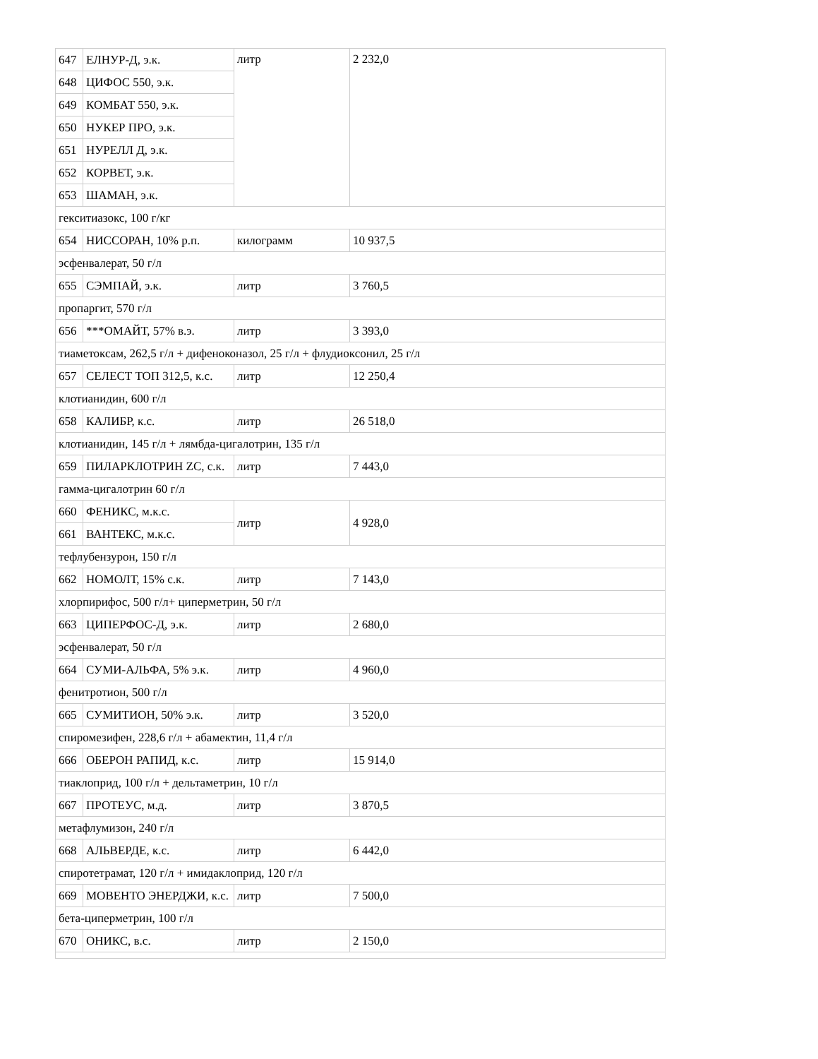| 647 | ЕЛНУР-Д, э.к. | литр | 2 232,0 |
| 648 | ЦИФОС 550, э.к. | | |
| 649 | КОМБАТ 550, э.к. | | |
| 650 | НУКЕР ПРО, э.к. | | |
| 651 | НУРЕЛЛ Д, э.к. | | |
| 652 | КОРВЕТ, э.к. | | |
| 653 | ШАМАН, э.к. | | |
| гекситиазокс, 100 г/кг | | | |
| 654 | НИССОРАН, 10% р.п. | килограмм | 10 937,5 |
| эсфенвалерат, 50 г/л | | | |
| 655 | СЭМПАЙ, э.к. | литр | 3 760,5 |
| пропаргит, 570 г/л | | | |
| 656 | ***ОМАЙТ, 57% в.э. | литр | 3 393,0 |
| тиаметоксам, 262,5 г/л + дифеноконазол, 25 г/л + флудиоксонил, 25 г/л | | | |
| 657 | СЕЛЕСТ ТОП 312,5, к.с. | литр | 12 250,4 |
| клотианидин, 600 г/л | | | |
| 658 | КАЛИБР, к.с. | литр | 26 518,0 |
| клотианидин, 145 г/л + лямбда-цигалотрин, 135 г/л | | | |
| 659 | ПИЛАРКЛОТРИН ZC, с.к. | литр | 7 443,0 |
| гамма-цигалотрин 60 г/л | | | |
| 660 | ФЕНИКС, м.к.с. | литр | 4 928,0 |
| 661 | ВАНТЕКС, м.к.с. | | |
| тефлубензурон, 150 г/л | | | |
| 662 | НОМОЛТ, 15% с.к. | литр | 7 143,0 |
| хлорпирифос, 500 г/л+ циперметрин, 50 г/л | | | |
| 663 | ЦИПЕРФОС-Д, э.к. | литр | 2 680,0 |
| эсфенвалерат, 50 г/л | | | |
| 664 | СУМИ-АЛЬФА, 5% э.к. | литр | 4 960,0 |
| фенитротион, 500 г/л | | | |
| 665 | СУМИТИОН, 50% э.к. | литр | 3 520,0 |
| спиромезифен, 228,6 г/л + абамектин, 11,4 г/л | | | |
| 666 | ОБЕРОН РАПИД, к.с. | литр | 15 914,0 |
| тиаклоприд, 100 г/л + дельтаметрин, 10 г/л | | | |
| 667 | ПРОТЕУС, м.д. | литр | 3 870,5 |
| метафлумизон, 240 г/л | | | |
| 668 | АЛЬВЕРДЕ, к.с. | литр | 6 442,0 |
| спиротетрамат, 120 г/л + имидаклоприд, 120 г/л | | | |
| 669 | МОВЕНТО ЭНЕРДЖИ, к.с. | литр | 7 500,0 |
| бета-циперметрин, 100 г/л | | | |
| 670 | ОНИКС, в.с. | литр | 2 150,0 |